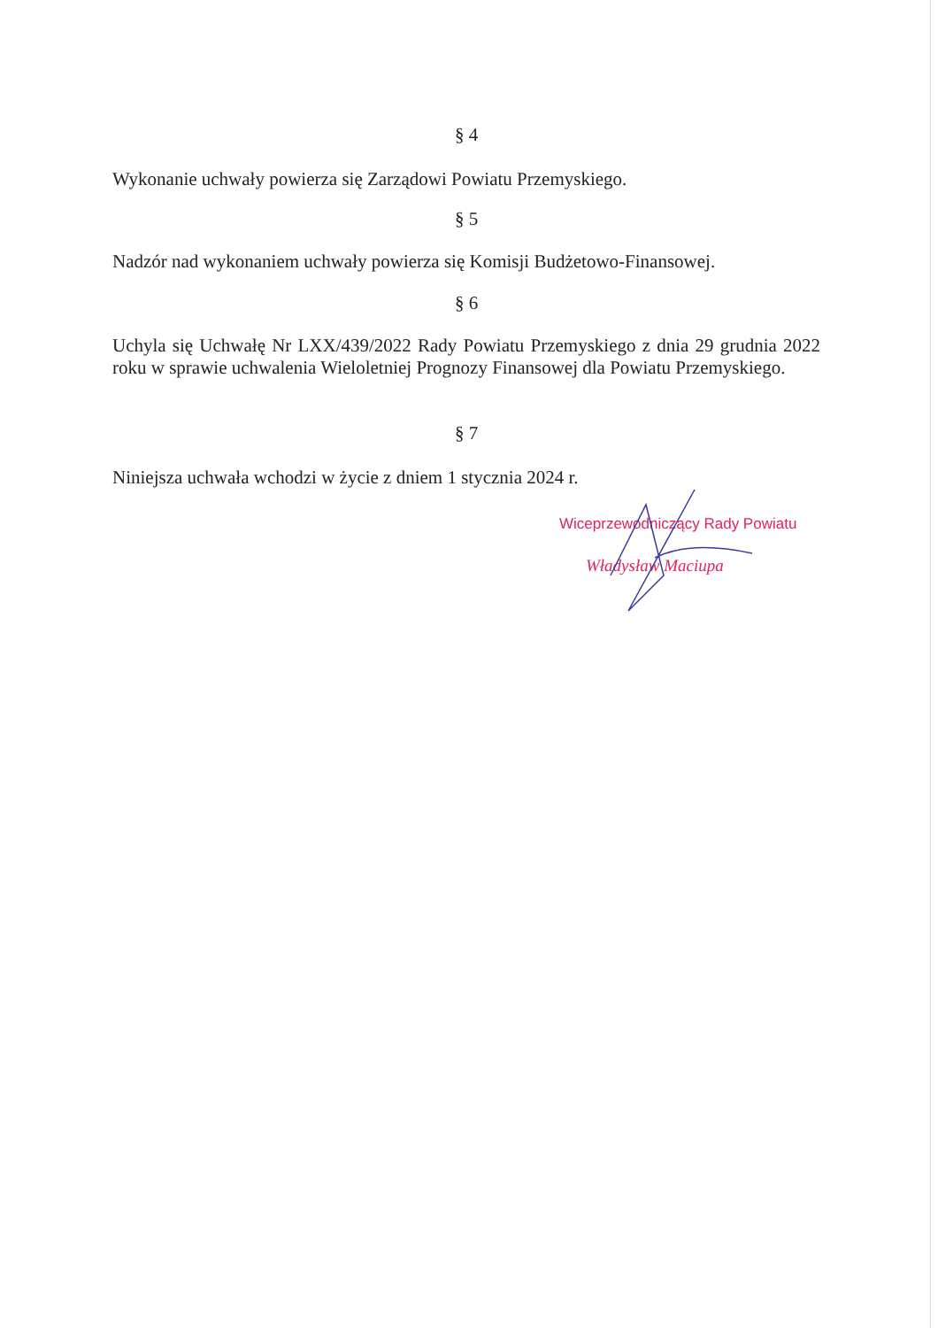§ 4
Wykonanie uchwały powierza się Zarządowi Powiatu Przemyskiego.
§ 5
Nadzór nad wykonaniem uchwały powierza się Komisji Budżetowo-Finansowej.
§ 6
Uchyla się Uchwałę Nr LXX/439/2022 Rady Powiatu Przemyskiego z dnia 29 grudnia 2022 roku w sprawie uchwalenia Wieloletniej Prognozy Finansowej dla Powiatu Przemyskiego.
§ 7
Niniejsza uchwała wchodzi w życie z dniem 1 stycznia 2024 r.
Wiceprzewodniczący Rady Powiatu
Władysław Maciupa